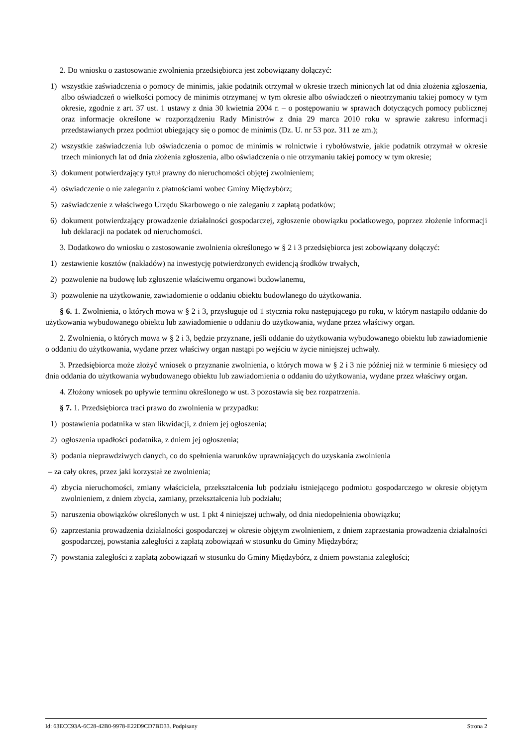2. Do wniosku o zastosowanie zwolnienia przedsiębiorca jest zobowiązany dołączyć:
1) wszystkie zaświadczenia o pomocy de minimis, jakie podatnik otrzymał w okresie trzech minionych lat od dnia złożenia zgłoszenia, albo oświadczeń o wielkości pomocy de minimis otrzymanej w tym okresie albo oświadczeń o nieotrzymaniu takiej pomocy w tym okresie, zgodnie z art. 37 ust. 1 ustawy z dnia 30 kwietnia 2004 r. – o postępowaniu w sprawach dotyczących pomocy publicznej oraz informacje określone w rozporządzeniu Rady Ministrów z dnia 29 marca 2010 roku w sprawie zakresu informacji przedstawianych przez podmiot ubiegający się o pomoc de minimis (Dz. U. nr 53 poz. 311 ze zm.);
2) wszystkie zaświadczenia lub oświadczenia o pomoc de minimis w rolnictwie i rybołówstwie, jakie podatnik otrzymał w okresie trzech minionych lat od dnia złożenia zgłoszenia, albo oświadczenia o nie otrzymaniu takiej pomocy w tym okresie;
3) dokument potwierdzający tytuł prawny do nieruchomości objętej zwolnieniem;
4) oświadczenie o nie zaleganiu z płatnościami wobec Gminy Międzybórz;
5) zaświadczenie z właściwego Urzędu Skarbowego o nie zaleganiu z zapłatą podatków;
6) dokument potwierdzający prowadzenie działalności gospodarczej, zgłoszenie obowiązku podatkowego, poprzez złożenie informacji lub deklaracji na podatek od nieruchomości.
3. Dodatkowo do wniosku o zastosowanie zwolnienia określonego w § 2 i 3 przedsiębiorca jest zobowiązany dołączyć:
1) zestawienie kosztów (nakładów) na inwestycję potwierdzonych ewidencją środków trwałych,
2) pozwolenie na budowę lub zgłoszenie właściwemu organowi budowlanemu,
3) pozwolenie na użytkowanie, zawiadomienie o oddaniu obiektu budowlanego do użytkowania.
§ 6. 1. Zwolnienia, o których mowa w § 2 i 3, przysługuje od 1 stycznia roku następującego po roku, w którym nastąpiło oddanie do użytkowania wybudowanego obiektu lub zawiadomienie o oddaniu do użytkowania, wydane przez właściwy organ.
2. Zwolnienia, o których mowa w § 2 i 3, będzie przyznane, jeśli oddanie do użytkowania wybudowanego obiektu lub zawiadomienie o oddaniu do użytkowania, wydane przez właściwy organ nastąpi po wejściu w życie niniejszej uchwały.
3. Przedsiębiorca może złożyć wniosek o przyznanie zwolnienia, o których mowa w § 2 i 3 nie później niż w terminie 6 miesięcy od dnia oddania do użytkowania wybudowanego obiektu lub zawiadomienia o oddaniu do użytkowania, wydane przez właściwy organ.
4. Złożony wniosek po upływie terminu określonego w ust. 3 pozostawia się bez rozpatrzenia.
§ 7. 1. Przedsiębiorca traci prawo do zwolnienia w przypadku:
1) postawienia podatnika w stan likwidacji, z dniem jej ogłoszenia;
2) ogłoszenia upadłości podatnika, z dniem jej ogłoszenia;
3) podania nieprawdziwych danych, co do spełnienia warunków uprawniających do uzyskania zwolnienia
– za cały okres, przez jaki korzystał ze zwolnienia;
4) zbycia nieruchomości, zmiany właściciela, przekształcenia lub podziału istniejącego podmiotu gospodarczego w okresie objętym zwolnieniem, z dniem zbycia, zamiany, przekształcenia lub podziału;
5) naruszenia obowiązków określonych w ust. 1 pkt 4 niniejszej uchwały, od dnia niedopełnienia obowiązku;
6) zaprzestania prowadzenia działalności gospodarczej w okresie objętym zwolnieniem, z dniem zaprzestania prowadzenia działalności gospodarczej, powstania zaległości z zapłatą zobowiązań w stosunku do Gminy Międzybórz;
7) powstania zaległości z zapłatą zobowiązań w stosunku do Gminy Międzybórz, z dniem powstania zaległości;
Id: 63ECC93A-6C28-42B0-9978-E22D9CD7BD33. Podpisany Strona 2